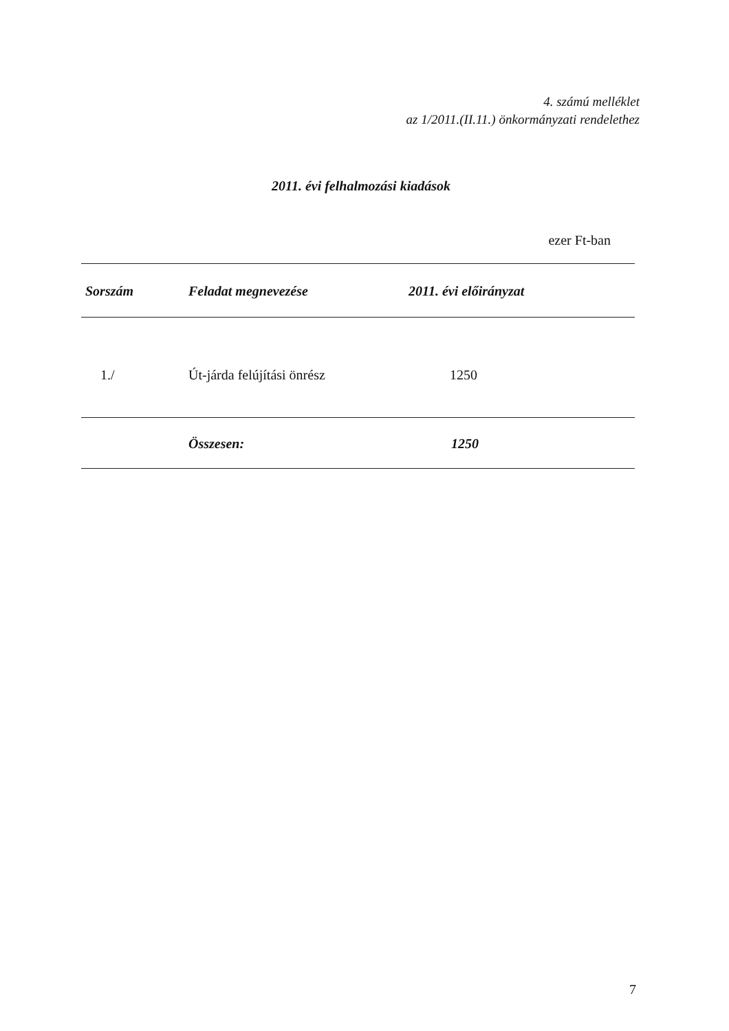4. számú melléklet
az 1/2011.(II.11.) önkormányzati rendelethez
2011. évi felhalmozási kiadások
ezer Ft-ban
| Sorszám | Feladat megnevezése | 2011. évi előirányzat |
| --- | --- | --- |
| 1./ | Út-járda felújítási önrész | 1250 |
| | Összesen: | 1250 |
7